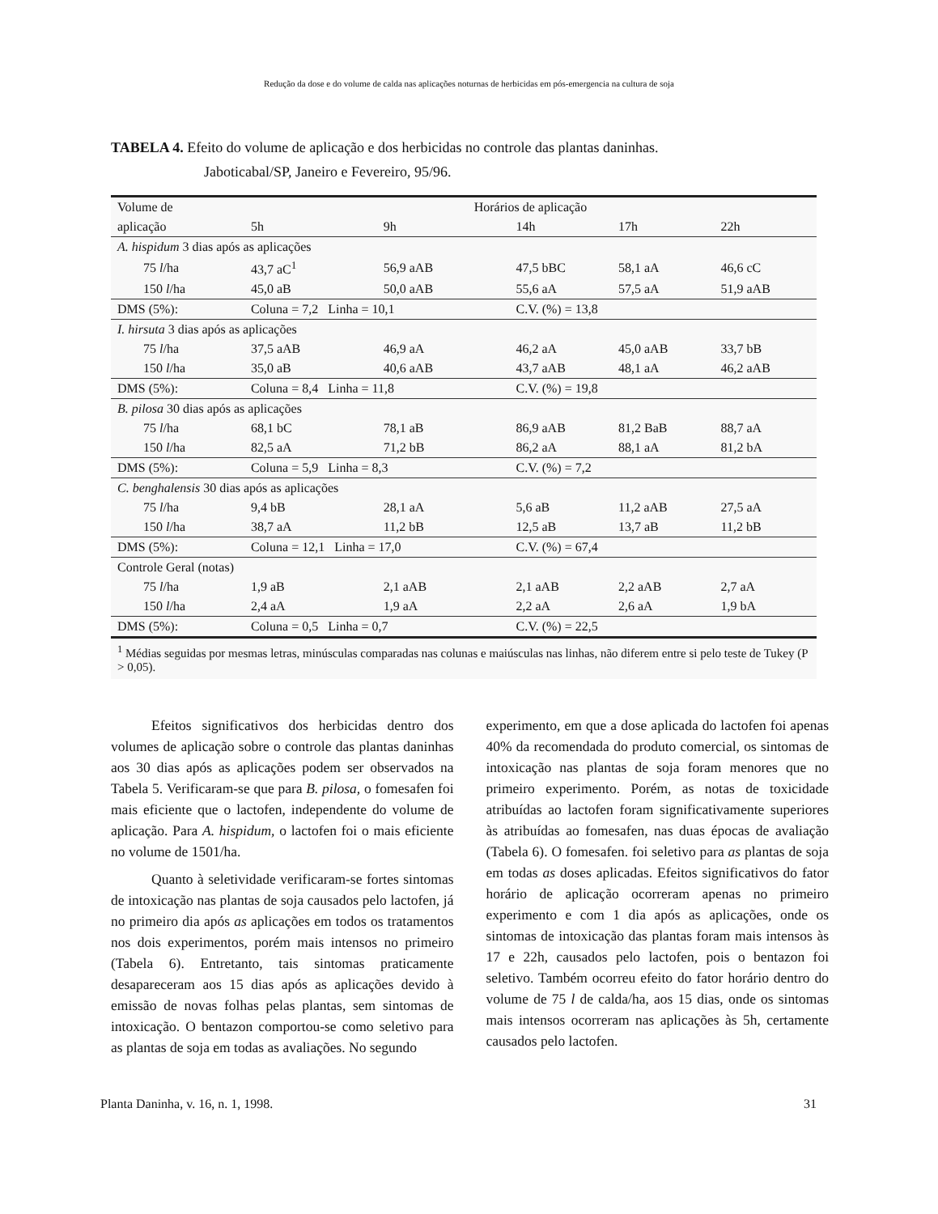Redução da dose e do volume de calda nas aplicações noturnas de herbicidas em pós-emergencia na cultura de soja
TABELA 4. Efeito do volume de aplicação e dos herbicidas no controle das plantas daninhas.
Jaboticabal/SP, Janeiro e Fevereiro, 95/96.
| Volume de | Horários de aplicação | | | | |
| --- | --- | --- | --- | --- | --- |
| aplicação | 5h | 9h | 14h | 17h | 22h |
| A. hispidum 3 dias após as aplicações | | | | | |
| 75 l /ha | 43,7 aC<sup>1</sup> | 56,9 aAB | 47,5 bBC | 58,1 aA | 46,6 cC |
| 150 l /ha | 45,0 aB | 50,0 aAB | 55,6 aA | 57,5 aA | 51,9 aAB |
| DMS (5%): | Coluna = 7,2 Linha = 10,1 | | C.V. (%) = 13,8 | | |
| I. hirsuta 3 dias após as aplicações | | | | | |
| 75 l /ha | 37,5 aAB | 46,9 aA | 46,2 aA | 45,0 aAB | 33,7 bB |
| 150 l /ha | 35,0 aB | 40,6 aAB | 43,7 aAB | 48,1 aA | 46,2 aAB |
| DMS (5%): | Coluna = 8,4 Linha = 11,8 | | C.V. (%) = 19,8 | | |
| B. pilosa 30 dias após as aplicações | | | | | |
| 75 l /ha | 68,1 bC | 78,1 aB | 86,9 aAB | 81,2 BaB | 88,7 aA |
| 150 l /ha | 82,5 aA | 71,2 bB | 86,2 aA | 88,1 aA | 81,2 bA |
| DMS (5%): | Coluna = 5,9 Linha = 8,3 | | C.V. (%) = 7,2 | | |
| C. benghalensis 30 dias após as aplicações | | | | | |
| 75 l /ha | 9,4 bB | 28,1 aA | 5,6 aB | 11,2 aAB | 27,5 aA |
| 150 l /ha | 38,7 aA | 11,2 bB | 12,5 aB | 13,7 aB | 11,2 bB |
| DMS (5%): | Coluna = 12,1 Linha = 17,0 | | C.V. (%) = 67,4 | | |
| Controle Geral (notas) | | | | | |
| 75 l /ha | 1,9 aB | 2,1 aAB | 2,1 aAB | 2,2 aAB | 2,7 aA |
| 150 l /ha | 2,4 aA | 1,9 aA | 2,2 aA | 2,6 aA | 1,9 bA |
| DMS (5%): | Coluna = 0,5 Linha = 0,7 | | C.V. (%) = 22,5 | | |
| <sup>1</sup> Médias seguidas por mesmas letras, minúsculas comparadas nas colunas e maiúsculas nas linhas, não diferem entre si pelo teste de Tukey (P > 0,05). | | | | | |
Efeitos significativos dos herbicidas dentro dos volumes de aplicação sobre o controle das plantas daninhas aos 30 dias após as aplicações podem ser observados na Tabela 5. Verificaram-se que para B. pilosa, o fomesafen foi mais eficiente que o lactofen, independente do volume de aplicação. Para A. hispidum, o lactofen foi o mais eficiente no volume de 1501/ha.
Quanto à seletividade verificaram-se fortes sintomas de intoxicação nas plantas de soja causados pelo lactofen, já no primeiro dia após as aplicações em todos os tratamentos nos dois experimentos, porém mais intensos no primeiro (Tabela 6). Entretanto, tais sintomas praticamente desapareceram aos 15 dias após as aplicações devido à emissão de novas folhas pelas plantas, sem sintomas de intoxicação. O bentazon comportou-se como seletivo para as plantas de soja em todas as avaliações. No segundo
experimento, em que a dose aplicada do lactofen foi apenas 40% da recomendada do produto comercial, os sintomas de intoxicação nas plantas de soja foram menores que no primeiro experimento. Porém, as notas de toxicidade atribuídas ao lactofen foram significativamente superiores às atribuídas ao fomesafen, nas duas épocas de avaliação (Tabela 6). O fomesafen. foi seletivo para as plantas de soja em todas as doses aplicadas. Efeitos significativos do fator horário de aplicação ocorreram apenas no primeiro experimento e com 1 dia após as aplicações, onde os sintomas de intoxicação das plantas foram mais intensos às 17 e 22h, causados pelo lactofen, pois o bentazon foi seletivo. Também ocorreu efeito do fator horário dentro do volume de 75 l de calda/ha, aos 15 dias, onde os sintomas mais intensos ocorreram nas aplicações às 5h, certamente causados pelo lactofen.
Planta Daninha, v. 16, n. 1, 1998. 31